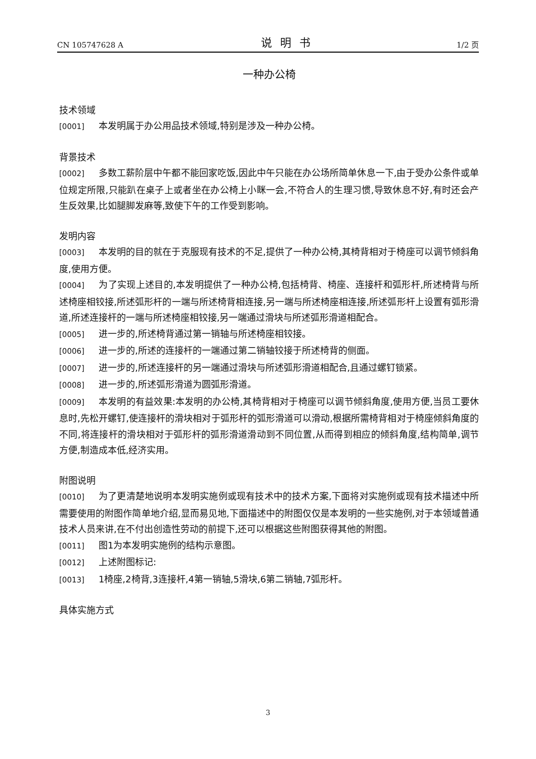CN 105747628 A 说明书 1/2 页
一种办公椅
技术领域
[0001] 本发明属于办公用品技术领域,特别是涉及一种办公椅。
背景技术
[0002] 多数工薪阶层中午都不能回家吃饭,因此中午只能在办公场所简单休息一下,由于受办公条件或单位规定所限,只能趴在桌子上或者坐在办公椅上小眯一会,不符合人的生理习惯,导致休息不好,有时还会产生反效果,比如腿脚发麻等,致使下午的工作受到影响。
发明内容
[0003] 本发明的目的就在于克服现有技术的不足,提供了一种办公椅,其椅背相对于椅座可以调节倾斜角度,使用方便。
[0004] 为了实现上述目的,本发明提供了一种办公椅,包括椅背、椅座、连接杆和弧形杆,所述椅背与所述椅座相铰接,所述弧形杆的一端与所述椅背相连接,另一端与所述椅座相连接,所述弧形杆上设置有弧形滑道,所述连接杆的一端与所述椅座相铰接,另一端通过滑块与所述弧形滑道相配合。
[0005] 进一步的,所述椅背通过第一销轴与所述椅座相铰接。
[0006] 进一步的,所述的连接杆的一端通过第二销轴铰接于所述椅背的侧面。
[0007] 进一步的,所述连接杆的另一端通过滑块与所述弧形滑道相配合,且通过螺钉锁紧。
[0008] 进一步的,所述弧形滑道为圆弧形滑道。
[0009] 本发明的有益效果:本发明的办公椅,其椅背相对于椅座可以调节倾斜角度,使用方便,当员工要休息时,先松开螺钉,使连接杆的滑块相对于弧形杆的弧形滑道可以滑动,根据所需椅背相对于椅座倾斜角度的不同,将连接杆的滑块相对于弧形杆的弧形滑道滑动到不同位置,从而得到相应的倾斜角度,结构简单,调节方便,制造成本低,经济实用。
附图说明
[0010] 为了更清楚地说明本发明实施例或现有技术中的技术方案,下面将对实施例或现有技术描述中所需要使用的附图作简单地介绍,显而易见地,下面描述中的附图仅仅是本发明的一些实施例,对于本领域普通技术人员来讲,在不付出创造性劳动的前提下,还可以根据这些附图获得其他的附图。
[0011] 图1为本发明实施例的结构示意图。
[0012] 上述附图标记:
[0013] 1椅座,2椅背,3连接杆,4第一销轴,5滑块,6第二销轴,7弧形杆。
具体实施方式
3